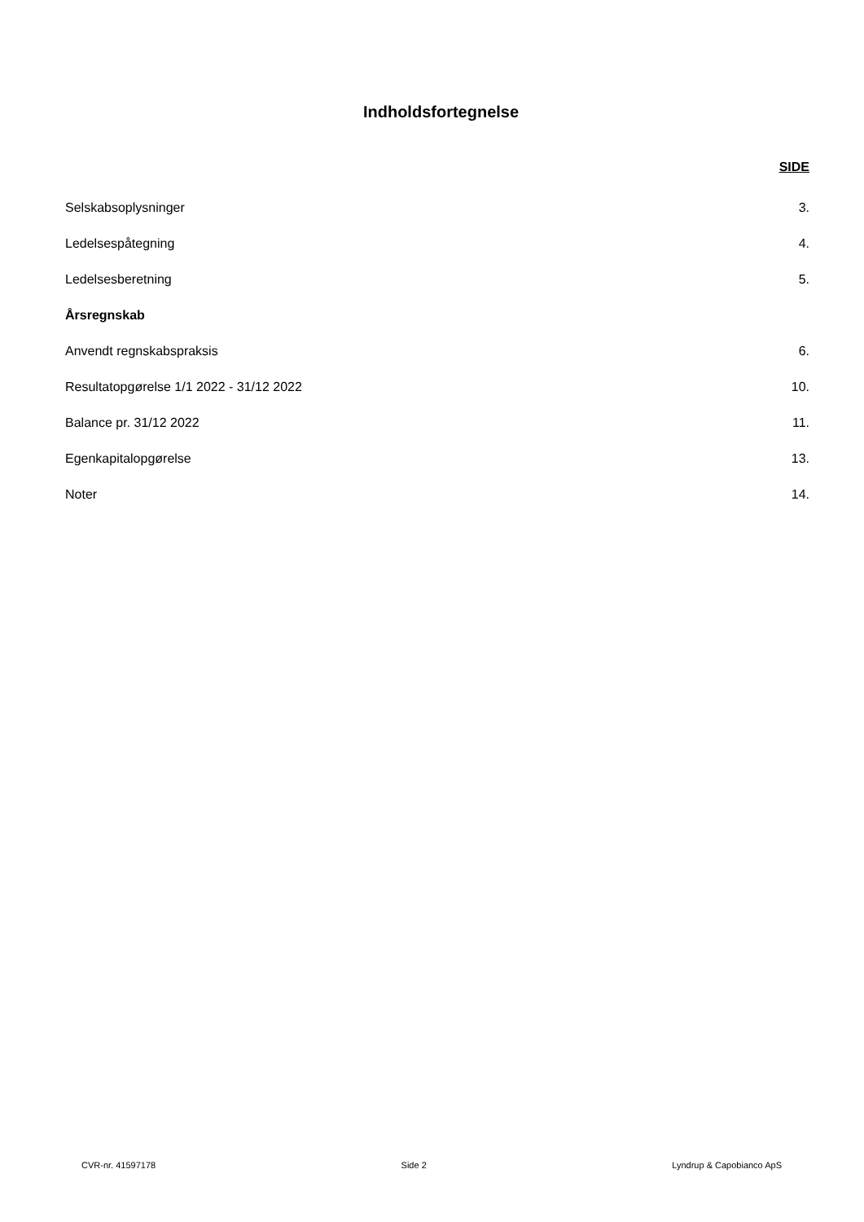Indholdsfortegnelse
SIDE
Selskabsoplysninger 3.
Ledelsespåtegning 4.
Ledelsesberetning 5.
Årsregnskab
Anvendt regnskabspraksis 6.
Resultatopgørelse 1/1 2022 - 31/12 2022 10.
Balance pr. 31/12 2022 11.
Egenkapitalopgørelse 13.
Noter 14.
CVR-nr. 41597178 Side 2 Lyndrup & Capobianco ApS